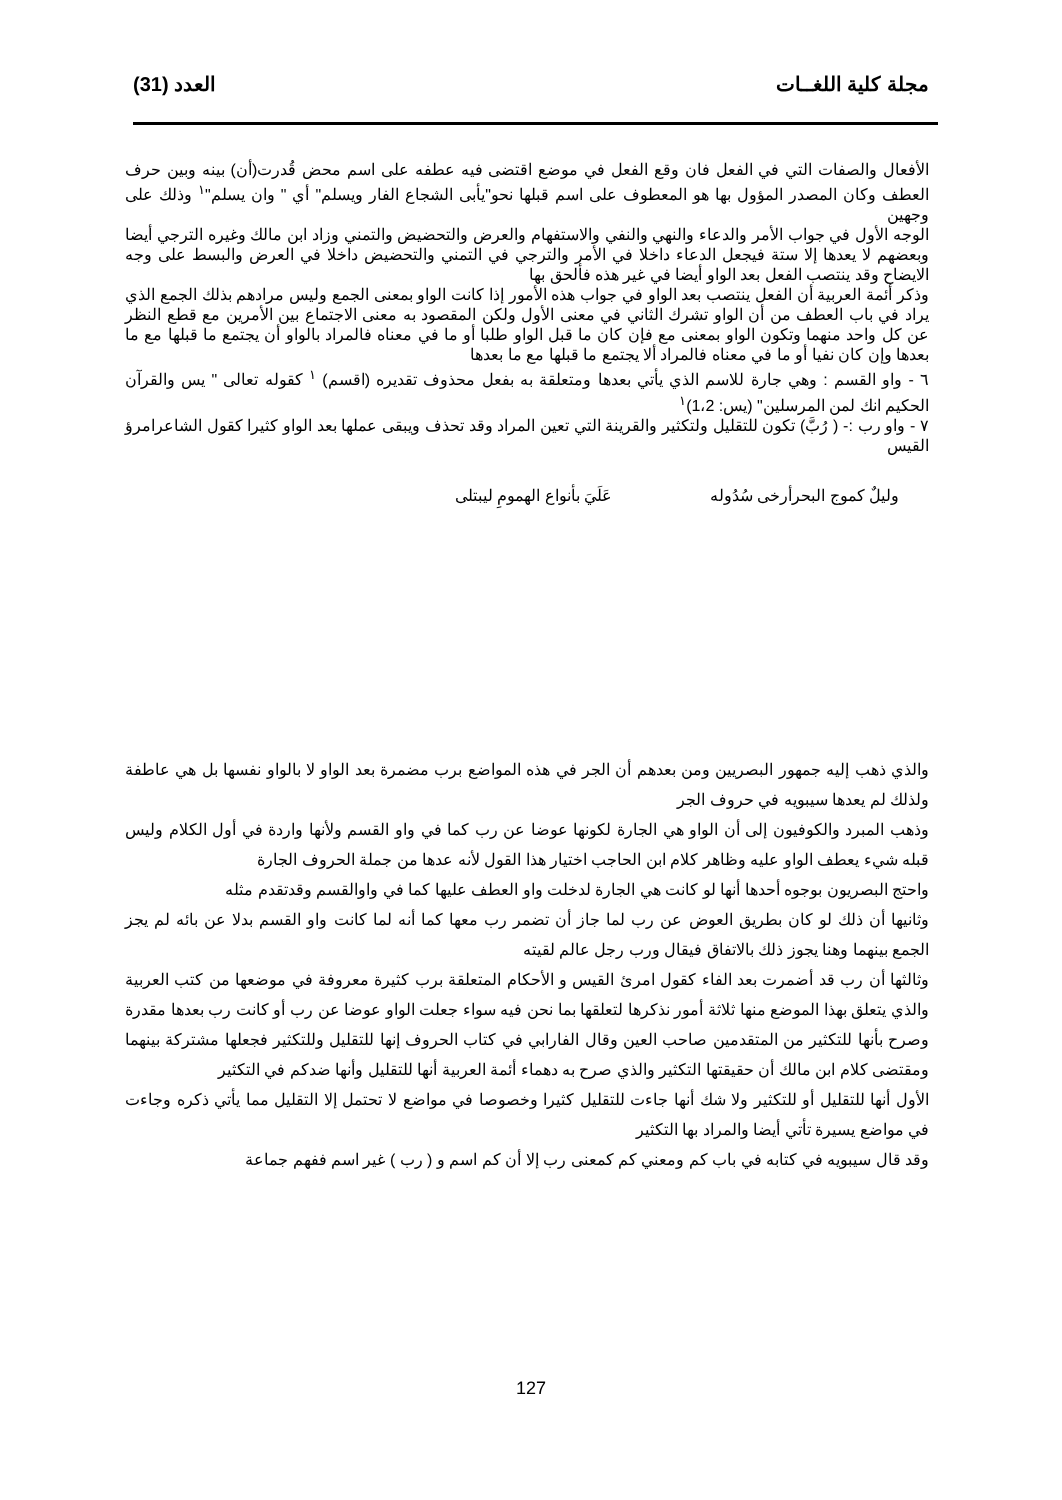مجلة كلية اللغــات العدد (31)
الأفعال والصفات التي في الفعل فان وقع الفعل في موضع اقتضى فيه عطفه على اسم محض قُدرت(أن) بينه وبين حرف العطف وكان المصدر المؤول بها هو المعطوف على اسم قبلها نحو"يأبى الشجاع الفار ويسلم" أي " وان يسلم"<sup>١</sup> وذلك على وجهين
الوجه الأول في جواب الأمر والدعاء والنهي والنفي والاستفهام والعرض والتحضيض والتمني وزاد ابن مالك وغيره الترجي أيضا وبعضهم لا يعدها إلا ستة فيجعل الدعاء داخلا في الأمر والترجي في التمني والتحضيض داخلا في العرض والبسط على وجه الايضاح وقد ينتصب الفعل بعد الواو أيضا في غير هذه فألحق بها
وذكر أئمة العربية أن الفعل ينتصب بعد الواو في جواب هذه الأمور إذا كانت الواو بمعنى الجمع وليس مرادهم بذلك الجمع الذي يراد في باب العطف من أن الواو تشرك الثاني في معنى الأول ولكن المقصود به معنى الاجتماع بين الأمرين مع قطع النظر عن كل واحد منهما وتكون الواو بمعنى مع فإن كان ما قبل الواو طلبا أو ما في معناه فالمراد بالواو أن يجتمع ما قبلها مع ما بعدها وإن كان نفيا أو ما في معناه فالمراد ألا يجتمع ما قبلها مع ما بعدها
٦ - واو القسم : وهي جارة للاسم الذي يأتي بعدها ومتعلقة به بفعل محذوف تقديره (اقسم) <sup>١</sup> كقوله تعالى " يس والقرآن الحكيم انك لمن المرسلين" (يس: 1،2)<sup>١</sup>
٧ - واو رب :- ( رُبَّ) تكون للتقليل ولتكثير والقرينة التي تعين المراد وقد تحذف ويبقى عملها بعد الواو كثيرا كقول الشاعرامرؤ القيس
وليلٌ كموج البحرأرخى سُدُوله عَلَيَ بأنواع الهمومِ ليبتلى
والذي ذهب إليه جمهور البصريين ومن بعدهم أن الجر في هذه المواضع برب مضمرة بعد الواو لا بالواو نفسها بل هي عاطفة ولذلك لم يعدها سيبويه في حروف الجر
وذهب المبرد والكوفيون إلى أن الواو هي الجارة لكونها عوضا عن رب كما في واو القسم ولأنها واردة في أول الكلام وليس قبله شيء يعطف الواو عليه وظاهر كلام ابن الحاجب اختيار هذا القول لأنه عدها من جملة الحروف الجارة
واحتج البصريون بوجوه أحدها أنها لو كانت هي الجارة لدخلت واو العطف عليها كما في واوالقسم وقدتقدم مثله
وثانيها أن ذلك لو كان بطريق العوض عن رب لما جاز أن تضمر رب معها كما أنه لما كانت واو القسم بدلا عن بائه لم يجز الجمع بينهما وهنا يجوز ذلك بالاتفاق فيقال ورب رجل عالم لقيته
وثالثها أن رب قد أضمرت بعد الفاء كقول امرئ القيس و الأحكام المتعلقة برب كثيرة معروفة في موضعها من كتب العربية والذي يتعلق بهذا الموضع منها ثلاثة أمور نذكرها لتعلقها بما نحن فيه سواء جعلت الواو عوضا عن رب أو كانت رب بعدها مقدرة وصرح بأنها للتكثير من المتقدمين صاحب العين وقال الفارابي في كتاب الحروف إنها للتقليل وللتكثير فجعلها مشتركة بينهما ومقتضى كلام ابن مالك أن حقيقتها التكثير والذي صرح به دهماء أئمة العربية أنها للتقليل وأنها ضدكم في التكثير
الأول أنها للتقليل أو للتكثير ولا شك أنها جاءت للتقليل كثيرا وخصوصا في مواضع لا تحتمل إلا التقليل مما يأتي ذكره وجاءت في مواضع يسيرة تأتي أيضا والمراد بها التكثير
وقد قال سيبويه في كتابه في باب كم ومعني كم كمعنى رب إلا أن كم اسم و ( رب ) غير اسم ففهم جماعة
127